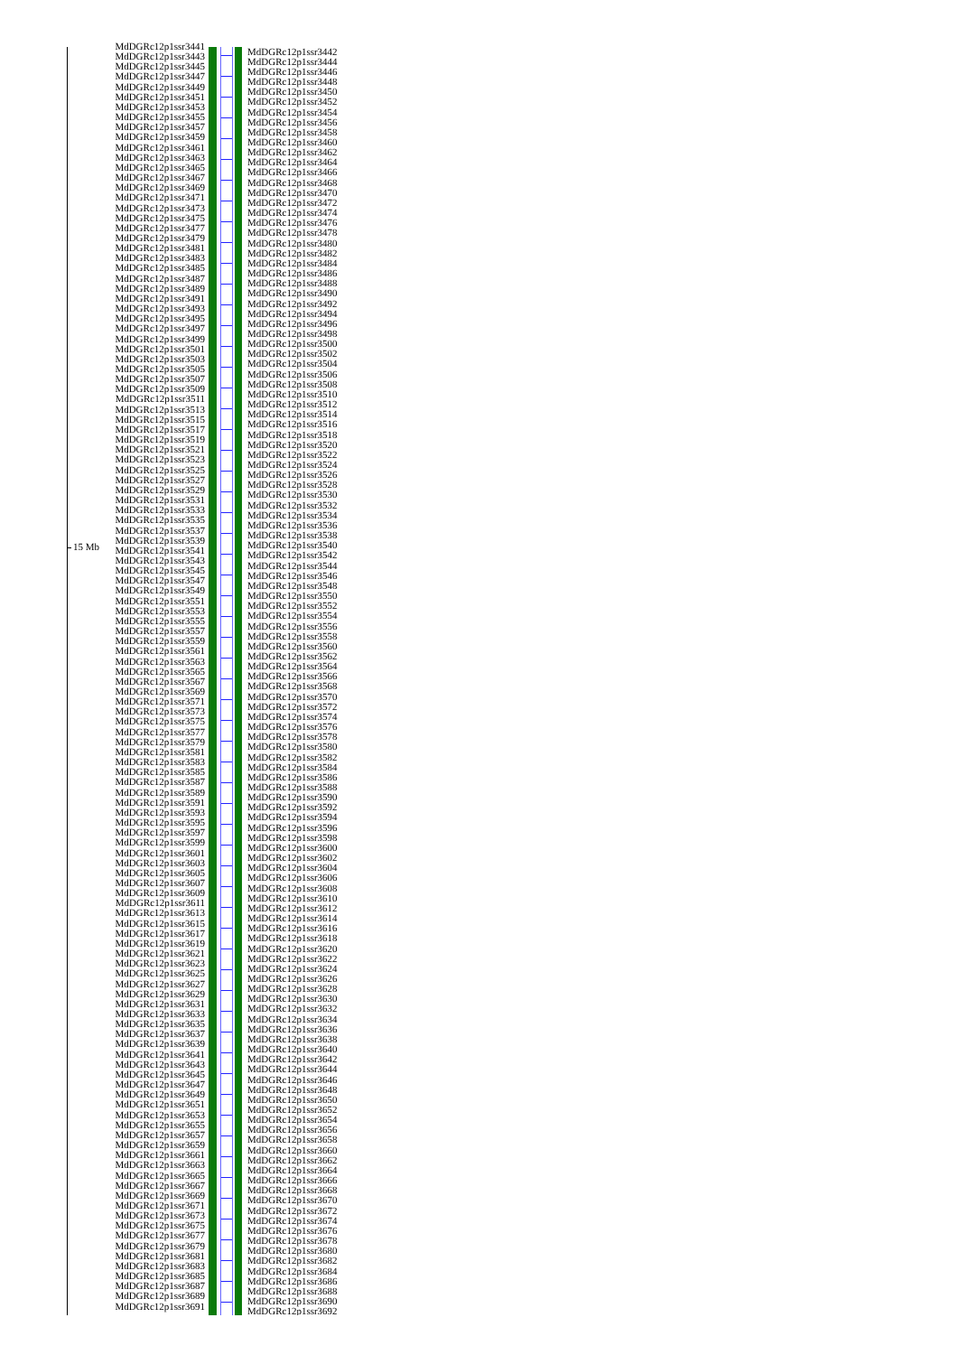15 Mb
MdDGRc12p1ssr3441
MdDGRc12p1ssr3443
MdDGRc12p1ssr3445
MdDGRc12p1ssr3447
MdDGRc12p1ssr3449
MdDGRc12p1ssr3451
MdDGRc12p1ssr3453
MdDGRc12p1ssr3455
MdDGRc12p1ssr3457
MdDGRc12p1ssr3459
MdDGRc12p1ssr3461
MdDGRc12p1ssr3463
MdDGRc12p1ssr3465
MdDGRc12p1ssr3467
MdDGRc12p1ssr3469
MdDGRc12p1ssr3471
MdDGRc12p1ssr3473
MdDGRc12p1ssr3475
MdDGRc12p1ssr3477
MdDGRc12p1ssr3479
MdDGRc12p1ssr3481
MdDGRc12p1ssr3483
MdDGRc12p1ssr3485
MdDGRc12p1ssr3487
MdDGRc12p1ssr3489
MdDGRc12p1ssr3491
MdDGRc12p1ssr3493
MdDGRc12p1ssr3495
MdDGRc12p1ssr3497
MdDGRc12p1ssr3499
MdDGRc12p1ssr3501
MdDGRc12p1ssr3503
MdDGRc12p1ssr3505
MdDGRc12p1ssr3507
MdDGRc12p1ssr3509
MdDGRc12p1ssr3511
MdDGRc12p1ssr3513
MdDGRc12p1ssr3515
MdDGRc12p1ssr3517
MdDGRc12p1ssr3519
MdDGRc12p1ssr3521
MdDGRc12p1ssr3523
MdDGRc12p1ssr3525
MdDGRc12p1ssr3527
MdDGRc12p1ssr3529
MdDGRc12p1ssr3531
MdDGRc12p1ssr3533
MdDGRc12p1ssr3535
MdDGRc12p1ssr3537
MdDGRc12p1ssr3539
MdDGRc12p1ssr3541
MdDGRc12p1ssr3543
MdDGRc12p1ssr3545
MdDGRc12p1ssr3547
MdDGRc12p1ssr3549
MdDGRc12p1ssr3551
MdDGRc12p1ssr3553
MdDGRc12p1ssr3555
MdDGRc12p1ssr3557
MdDGRc12p1ssr3559
MdDGRc12p1ssr3561
MdDGRc12p1ssr3563
MdDGRc12p1ssr3565
MdDGRc12p1ssr3567
MdDGRc12p1ssr3569
MdDGRc12p1ssr3571
MdDGRc12p1ssr3573
MdDGRc12p1ssr3575
MdDGRc12p1ssr3577
MdDGRc12p1ssr3579
MdDGRc12p1ssr3581
MdDGRc12p1ssr3583
MdDGRc12p1ssr3585
MdDGRc12p1ssr3587
MdDGRc12p1ssr3589
MdDGRc12p1ssr3591
MdDGRc12p1ssr3593
MdDGRc12p1ssr3595
MdDGRc12p1ssr3597
MdDGRc12p1ssr3599
MdDGRc12p1ssr3601
MdDGRc12p1ssr3603
MdDGRc12p1ssr3605
MdDGRc12p1ssr3607
MdDGRc12p1ssr3609
MdDGRc12p1ssr3611
MdDGRc12p1ssr3613
MdDGRc12p1ssr3615
MdDGRc12p1ssr3617
MdDGRc12p1ssr3619
MdDGRc12p1ssr3621
MdDGRc12p1ssr3623
MdDGRc12p1ssr3625
MdDGRc12p1ssr3627
MdDGRc12p1ssr3629
MdDGRc12p1ssr3631
MdDGRc12p1ssr3633
MdDGRc12p1ssr3635
MdDGRc12p1ssr3637
MdDGRc12p1ssr3639
MdDGRc12p1ssr3641
MdDGRc12p1ssr3643
MdDGRc12p1ssr3645
MdDGRc12p1ssr3647
MdDGRc12p1ssr3649
MdDGRc12p1ssr3651
MdDGRc12p1ssr3653
MdDGRc12p1ssr3655
MdDGRc12p1ssr3657
MdDGRc12p1ssr3659
MdDGRc12p1ssr3661
MdDGRc12p1ssr3663
MdDGRc12p1ssr3665
MdDGRc12p1ssr3667
MdDGRc12p1ssr3669
MdDGRc12p1ssr3671
MdDGRc12p1ssr3673
MdDGRc12p1ssr3675
MdDGRc12p1ssr3677
MdDGRc12p1ssr3679
MdDGRc12p1ssr3681
MdDGRc12p1ssr3683
MdDGRc12p1ssr3685
MdDGRc12p1ssr3687
MdDGRc12p1ssr3689
MdDGRc12p1ssr3691
MdDGRc12p1ssr3442
MdDGRc12p1ssr3444
MdDGRc12p1ssr3446
MdDGRc12p1ssr3448
MdDGRc12p1ssr3450
MdDGRc12p1ssr3452
MdDGRc12p1ssr3454
MdDGRc12p1ssr3456
MdDGRc12p1ssr3458
MdDGRc12p1ssr3460
MdDGRc12p1ssr3462
MdDGRc12p1ssr3464
MdDGRc12p1ssr3466
MdDGRc12p1ssr3468
MdDGRc12p1ssr3470
MdDGRc12p1ssr3472
MdDGRc12p1ssr3474
MdDGRc12p1ssr3476
MdDGRc12p1ssr3478
MdDGRc12p1ssr3480
MdDGRc12p1ssr3482
MdDGRc12p1ssr3484
MdDGRc12p1ssr3486
MdDGRc12p1ssr3488
MdDGRc12p1ssr3490
MdDGRc12p1ssr3492
MdDGRc12p1ssr3494
MdDGRc12p1ssr3496
MdDGRc12p1ssr3498
MdDGRc12p1ssr3500
MdDGRc12p1ssr3502
MdDGRc12p1ssr3504
MdDGRc12p1ssr3506
MdDGRc12p1ssr3508
MdDGRc12p1ssr3510
MdDGRc12p1ssr3512
MdDGRc12p1ssr3514
MdDGRc12p1ssr3516
MdDGRc12p1ssr3518
MdDGRc12p1ssr3520
MdDGRc12p1ssr3522
MdDGRc12p1ssr3524
MdDGRc12p1ssr3526
MdDGRc12p1ssr3528
MdDGRc12p1ssr3530
MdDGRc12p1ssr3532
MdDGRc12p1ssr3534
MdDGRc12p1ssr3536
MdDGRc12p1ssr3538
MdDGRc12p1ssr3540
MdDGRc12p1ssr3542
MdDGRc12p1ssr3544
MdDGRc12p1ssr3546
MdDGRc12p1ssr3548
MdDGRc12p1ssr3550
MdDGRc12p1ssr3552
MdDGRc12p1ssr3554
MdDGRc12p1ssr3556
MdDGRc12p1ssr3558
MdDGRc12p1ssr3560
MdDGRc12p1ssr3562
MdDGRc12p1ssr3564
MdDGRc12p1ssr3566
MdDGRc12p1ssr3568
MdDGRc12p1ssr3570
MdDGRc12p1ssr3572
MdDGRc12p1ssr3574
MdDGRc12p1ssr3576
MdDGRc12p1ssr3578
MdDGRc12p1ssr3580
MdDGRc12p1ssr3582
MdDGRc12p1ssr3584
MdDGRc12p1ssr3586
MdDGRc12p1ssr3588
MdDGRc12p1ssr3590
MdDGRc12p1ssr3592
MdDGRc12p1ssr3594
MdDGRc12p1ssr3596
MdDGRc12p1ssr3598
MdDGRc12p1ssr3600
MdDGRc12p1ssr3602
MdDGRc12p1ssr3604
MdDGRc12p1ssr3606
MdDGRc12p1ssr3608
MdDGRc12p1ssr3610
MdDGRc12p1ssr3612
MdDGRc12p1ssr3614
MdDGRc12p1ssr3616
MdDGRc12p1ssr3618
MdDGRc12p1ssr3620
MdDGRc12p1ssr3622
MdDGRc12p1ssr3624
MdDGRc12p1ssr3626
MdDGRc12p1ssr3628
MdDGRc12p1ssr3630
MdDGRc12p1ssr3632
MdDGRc12p1ssr3634
MdDGRc12p1ssr3636
MdDGRc12p1ssr3638
MdDGRc12p1ssr3640
MdDGRc12p1ssr3642
MdDGRc12p1ssr3644
MdDGRc12p1ssr3646
MdDGRc12p1ssr3648
MdDGRc12p1ssr3650
MdDGRc12p1ssr3652
MdDGRc12p1ssr3654
MdDGRc12p1ssr3656
MdDGRc12p1ssr3658
MdDGRc12p1ssr3660
MdDGRc12p1ssr3662
MdDGRc12p1ssr3664
MdDGRc12p1ssr3666
MdDGRc12p1ssr3668
MdDGRc12p1ssr3670
MdDGRc12p1ssr3672
MdDGRc12p1ssr3674
MdDGRc12p1ssr3676
MdDGRc12p1ssr3678
MdDGRc12p1ssr3680
MdDGRc12p1ssr3682
MdDGRc12p1ssr3684
MdDGRc12p1ssr3686
MdDGRc12p1ssr3688
MdDGRc12p1ssr3690
MdDGRc12p1ssr3692